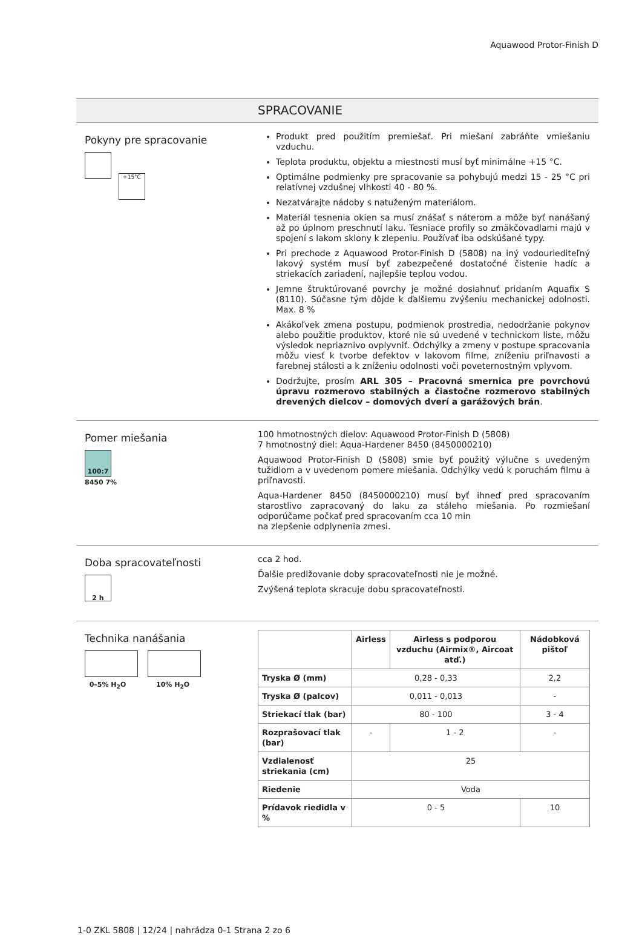Aquawood Protor-Finish D
SPRACOVANIE
Pokyny pre spracovanie
+15°C
Produkt pred použitím premiešať. Pri miešaní zabráňte vmiešaniu vzduchu.
Teplota produktu, objektu a miestnosti musí byť minimálne +15 °C.
Optimálne podmienky pre spracovanie sa pohybujú medzi 15 - 25 °C pri relatívnej vzdušnej vlhkosti 40 - 80 %.
Nezatvárajte nádoby s natuženým materiálom.
Materiál tesnenia okien sa musí znášať s náterom a môže byť nanášaný až po úplnom preschnutí laku. Tesniace profily so zmäkčovadlami majú v spojení s lakom sklony k zlepeniu. Používať iba odskúšané typy.
Pri prechode z Aquawood Protor-Finish D (5808) na iný vodouriediteľný lakový systém musí byť zabezpečené dostatočné čistenie hadíc a striekacích zariadení, najlepšie teplou vodou.
Jemne štruktúrované povrchy je možné dosiahnuť pridaním Aquafix S (8110). Súčasne tým dôjde k ďalšiemu zvýšeniu mechanickej odolnosti. Max. 8 %
Akákoľvek zmena postupu, podmienok prostredia, nedodržanie pokynov alebo použitie produktov, ktoré nie sú uvedené v technickom liste, môžu výsledok nepriaznivo ovplyvniť. Odchýlky a zmeny v postupe spracovania môžu viesť k tvorbe defektov v lakovom filme, zníženiu priľnavosti a farebnej stálosti a k zníženiu odolnosti voči poveternostným vplyvom.
Dodržujte, prosím ARL 305 – Pracovná smernica pre povrchovú úpravu rozmerovo stabilných a čiastočne rozmerovo stabilných drevených dielcov – domových dverí a garážových brán.
Pomer miešania
100:7
8450 7%
100 hmotnostných dielov: Aquawood Protor-Finish D (5808)
7 hmotnostný diel: Aqua-Hardener 8450 (8450000210)
Aquawood Protor-Finish D (5808) smie byť použitý výlučne s uvedeným tužidlom a v uvedenom pomere miešania. Odchýlky vedú k poruchám filmu a priľnavosti.
Aqua-Hardener 8450 (8450000210) musí byť ihneď pred spracovaním starostlivo zapracovaný do laku za stáleho miešania. Po rozmiešaní odporúčame počkať pred spracovaním cca 10 min
na zlepšenie odplynenia zmesi.
Doba spracovateľnosti
2 h
cca 2 hod.
Ďalšie predlžovanie doby spracovateľnosti nie je možné.
Zvýšená teplota skracuje dobu spracovateľnosti.
Technika nanášania
0–5% H<sub>2</sub>O 10% H<sub>2</sub>O
| | Airless | Airless s podporou vzduchu (Airmix®, Aircoat atď.) | Nádobková pištoľ |
| --- | --- | --- | --- |
| Tryska Ø (mm) | 0,28 - 0,33 | | 2,2 |
| Tryska Ø (palcov) | 0,011 - 0,013 | | - |
| Striekací tlak (bar) | 80 - 100 | | 3 - 4 |
| Rozprašovací tlak (bar) | - | 1 - 2 | - |
| Vzdialenosť striekania (cm) | 25 | | |
| Riedenie | Voda | | |
| Prídavok riedidla v % | 0 - 5 | | 10 |
1-0 ZKL 5808 | 12/24 | nahrádza 0-1 Strana 2 zo 6